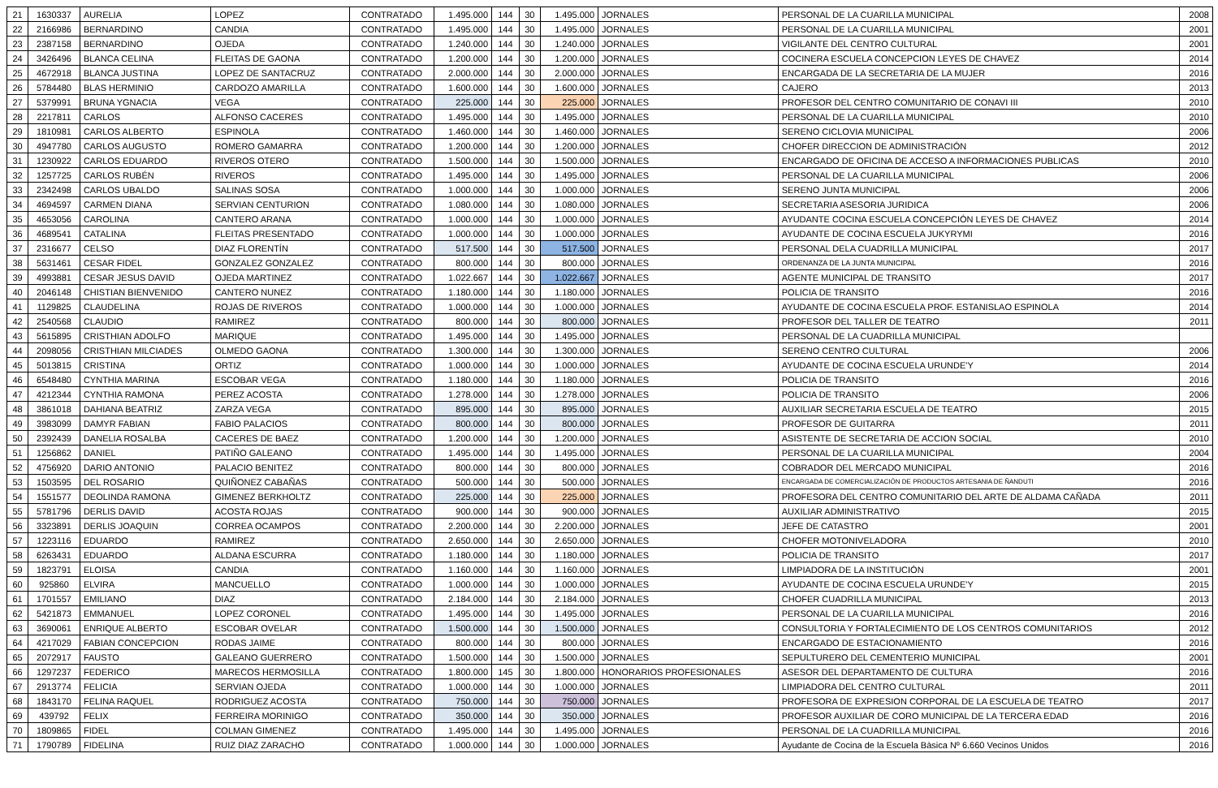| 21 | 1630337 | AURELIA | LOPEZ | CONTRATADO | 1.495.000 | 144 | 30 | 1.495.000 | JORNALES | PERSONAL DE LA CUARILLA MUNICIPAL | 2008 |
| 22 | 2166986 | BERNARDINO | CANDIA | CONTRATADO | 1.495.000 | 144 | 30 | 1.495.000 | JORNALES | PERSONAL DE LA CUARILLA MUNICIPAL | 2001 |
| 23 | 2387158 | BERNARDINO | OJEDA | CONTRATADO | 1.240.000 | 144 | 30 | 1.240.000 | JORNALES | VIGILANTE DEL CENTRO CULTURAL | 2001 |
| 24 | 3426496 | BLANCA CELINA | FLEITAS DE GAONA | CONTRATADO | 1.200.000 | 144 | 30 | 1.200.000 | JORNALES | COCINERA ESCUELA CONCEPCION LEYES DE CHAVEZ | 2014 |
| 25 | 4672918 | BLANCA JUSTINA | LOPEZ DE SANTACRUZ | CONTRATADO | 2.000.000 | 144 | 30 | 2.000.000 | JORNALES | ENCARGADA DE LA SECRETARIA DE LA MUJER | 2016 |
| 26 | 5784480 | BLAS HERMINIO | CARDOZO AMARILLA | CONTRATADO | 1.600.000 | 144 | 30 | 1.600.000 | JORNALES | CAJERO | 2013 |
| 27 | 5379991 | BRUNA YGNACIA | VEGA | CONTRATADO | 225.000 | 144 | 30 | 225.000 | JORNALES | PROFESOR DEL CENTRO COMUNITARIO DE CONAVI III | 2010 |
| 28 | 2217811 | CARLOS | ALFONSO CACERES | CONTRATADO | 1.495.000 | 144 | 30 | 1.495.000 | JORNALES | PERSONAL DE LA CUARILLA MUNICIPAL | 2010 |
| 29 | 1810981 | CARLOS ALBERTO | ESPINOLA | CONTRATADO | 1.460.000 | 144 | 30 | 1.460.000 | JORNALES | SERENO CICLOVIA MUNICIPAL | 2006 |
| 30 | 4947780 | CARLOS AUGUSTO | ROMERO GAMARRA | CONTRATADO | 1.200.000 | 144 | 30 | 1.200.000 | JORNALES | CHOFER DIRECCION DE ADMINISTRACIÓN | 2012 |
| 31 | 1230922 | CARLOS EDUARDO | RIVEROS OTERO | CONTRATADO | 1.500.000 | 144 | 30 | 1.500.000 | JORNALES | ENCARGADO DE OFICINA DE ACCESO A INFORMACIONES PUBLICAS | 2010 |
| 32 | 1257725 | CARLOS RUBÉN | RIVEROS | CONTRATADO | 1.495.000 | 144 | 30 | 1.495.000 | JORNALES | PERSONAL DE LA CUARILLA MUNICIPAL | 2006 |
| 33 | 2342498 | CARLOS UBALDO | SALINAS SOSA | CONTRATADO | 1.000.000 | 144 | 30 | 1.000.000 | JORNALES | SERENO JUNTA MUNICIPAL | 2006 |
| 34 | 4694597 | CARMEN DIANA | SERVIAN CENTURION | CONTRATADO | 1.080.000 | 144 | 30 | 1.080.000 | JORNALES | SECRETARIA ASESORIA JURIDICA | 2006 |
| 35 | 4653056 | CAROLINA | CANTERO ARANA | CONTRATADO | 1.000.000 | 144 | 30 | 1.000.000 | JORNALES | AYUDANTE COCINA ESCUELA CONCEPCIÓN LEYES DE CHAVEZ | 2014 |
| 36 | 4689541 | CATALINA | FLEITAS PRESENTADO | CONTRATADO | 1.000.000 | 144 | 30 | 1.000.000 | JORNALES | AYUDANTE DE COCINA ESCUELA JUKYRYMI | 2016 |
| 37 | 2316677 | CELSO | DIAZ FLORENTÍN | CONTRATADO | 517.500 | 144 | 30 | 517.500 | JORNALES | PERSONAL DELA CUADRILLA MUNICIPAL | 2017 |
| 38 | 5631461 | CESAR FIDEL | GONZALEZ GONZALEZ | CONTRATADO | 800.000 | 144 | 30 | 800.000 | JORNALES | ORDENANZA DE LA JUNTA MUNICIPAL | 2016 |
| 39 | 4993881 | CESAR JESUS DAVID | OJEDA MARTINEZ | CONTRATADO | 1.022.667 | 144 | 30 | 1.022.667 | JORNALES | AGENTE MUNICIPAL DE TRANSITO | 2017 |
| 40 | 2046148 | CHISTIAN BIENVENIDO | CANTERO NUNEZ | CONTRATADO | 1.180.000 | 144 | 30 | 1.180.000 | JORNALES | POLICIA DE TRANSITO | 2016 |
| 41 | 1129825 | CLAUDELINA | ROJAS DE RIVEROS | CONTRATADO | 1.000.000 | 144 | 30 | 1.000.000 | JORNALES | AYUDANTE DE COCINA ESCUELA PROF. ESTANISLAO ESPINOLA | 2014 |
| 42 | 2540568 | CLAUDIO | RAMIREZ | CONTRATADO | 800.000 | 144 | 30 | 800.000 | JORNALES | PROFESOR DEL TALLER DE TEATRO | 2011 |
| 43 | 5615895 | CRISTHIAN ADOLFO | MARIQUE | CONTRATADO | 1.495.000 | 144 | 30 | 1.495.000 | JORNALES | PERSONAL DE LA CUADRILLA MUNICIPAL | |
| 44 | 2098056 | CRISTHIAN MILCIADES | OLMEDO GAONA | CONTRATADO | 1.300.000 | 144 | 30 | 1.300.000 | JORNALES | SERENO CENTRO CULTURAL | 2006 |
| 45 | 5013815 | CRISTINA | ORTIZ | CONTRATADO | 1.000.000 | 144 | 30 | 1.000.000 | JORNALES | AYUDANTE DE COCINA ESCUELA URUNDE'Y | 2014 |
| 46 | 6548480 | CYNTHIA MARINA | ESCOBAR VEGA | CONTRATADO | 1.180.000 | 144 | 30 | 1.180.000 | JORNALES | POLICIA DE TRANSITO | 2016 |
| 47 | 4212344 | CYNTHIA RAMONA | PEREZ ACOSTA | CONTRATADO | 1.278.000 | 144 | 30 | 1.278.000 | JORNALES | POLICIA DE TRANSITO | 2006 |
| 48 | 3861018 | DAHIANA BEATRIZ | ZARZA VEGA | CONTRATADO | 895.000 | 144 | 30 | 895.000 | JORNALES | AUXILIAR SECRETARIA ESCUELA DE TEATRO | 2015 |
| 49 | 3983099 | DAMYR FABIAN | FABIO PALACIOS | CONTRATADO | 800.000 | 144 | 30 | 800.000 | JORNALES | PROFESOR DE GUITARRA | 2011 |
| 50 | 2392439 | DANELIA ROSALBA | CACERES DE BAEZ | CONTRATADO | 1.200.000 | 144 | 30 | 1.200.000 | JORNALES | ASISTENTE DE SECRETARIA DE ACCION SOCIAL | 2010 |
| 51 | 1256862 | DANIEL | PATIÑO GALEANO | CONTRATADO | 1.495.000 | 144 | 30 | 1.495.000 | JORNALES | PERSONAL DE LA CUARILLA MUNICIPAL | 2004 |
| 52 | 4756920 | DARIO ANTONIO | PALACIO BENITEZ | CONTRATADO | 800.000 | 144 | 30 | 800.000 | JORNALES | COBRADOR DEL MERCADO MUNICIPAL | 2016 |
| 53 | 1503595 | DEL ROSARIO | QUIÑONEZ CABAÑAS | CONTRATADO | 500.000 | 144 | 30 | 500.000 | JORNALES | ENCARGADA DE COMERCIALIZACIÓN DE PRODUCTOS ARTESANIA DE ÑANDUTI | 2016 |
| 54 | 1551577 | DEOLINDA RAMONA | GIMENEZ BERKHOLTZ | CONTRATADO | 225.000 | 144 | 30 | 225.000 | JORNALES | PROFESORA DEL CENTRO COMUNITARIO DEL ARTE DE ALDAMA CAÑADA | 2011 |
| 55 | 5781796 | DERLIS DAVID | ACOSTA ROJAS | CONTRATADO | 900.000 | 144 | 30 | 900.000 | JORNALES | AUXILIAR ADMINISTRATIVO | 2015 |
| 56 | 3323891 | DERLIS JOAQUIN | CORREA OCAMPOS | CONTRATADO | 2.200.000 | 144 | 30 | 2.200.000 | JORNALES | JEFE DE CATASTRO | 2001 |
| 57 | 1223116 | EDUARDO | RAMIREZ | CONTRATADO | 2.650.000 | 144 | 30 | 2.650.000 | JORNALES | CHOFER MOTONIVELADORA | 2010 |
| 58 | 6263431 | EDUARDO | ALDANA ESCURRA | CONTRATADO | 1.180.000 | 144 | 30 | 1.180.000 | JORNALES | POLICIA DE TRANSITO | 2017 |
| 59 | 1823791 | ELOISA | CANDIA | CONTRATADO | 1.160.000 | 144 | 30 | 1.160.000 | JORNALES | LIMPIADORA DE LA INSTITUCIÓN | 2001 |
| 60 | 925860 | ELVIRA | MANCUELLO | CONTRATADO | 1.000.000 | 144 | 30 | 1.000.000 | JORNALES | AYUDANTE DE COCINA ESCUELA URUNDE'Y | 2015 |
| 61 | 1701557 | EMILIANO | DIAZ | CONTRATADO | 2.184.000 | 144 | 30 | 2.184.000 | JORNALES | CHOFER CUADRILLA MUNICIPAL | 2013 |
| 62 | 5421873 | EMMANUEL | LOPEZ CORONEL | CONTRATADO | 1.495.000 | 144 | 30 | 1.495.000 | JORNALES | PERSONAL DE LA CUARILLA MUNICIPAL | 2016 |
| 63 | 3690061 | ENRIQUE ALBERTO | ESCOBAR OVELAR | CONTRATADO | 1.500.000 | 144 | 30 | 1.500.000 | JORNALES | CONSULTORIA Y FORTALECIMIENTO DE LOS CENTROS COMUNITARIOS | 2012 |
| 64 | 4217029 | FABIAN CONCEPCION | RODAS JAIME | CONTRATADO | 800.000 | 144 | 30 | 800.000 | JORNALES | ENCARGADO DE ESTACIONAMIENTO | 2016 |
| 65 | 2072917 | FAUSTO | GALEANO GUERRERO | CONTRATADO | 1.500.000 | 144 | 30 | 1.500.000 | JORNALES | SEPULTURERO DEL CEMENTERIO MUNICIPAL | 2001 |
| 66 | 1297237 | FEDERICO | MARECOS HERMOSILLA | CONTRATADO | 1.800.000 | 145 | 30 | 1.800.000 | HONORARIOS PROFESIONALES | ASESOR DEL DEPARTAMENTO DE CULTURA | 2016 |
| 67 | 2913774 | FELICIA | SERVIAN OJEDA | CONTRATADO | 1.000.000 | 144 | 30 | 1.000.000 | JORNALES | LIMPIADORA DEL CENTRO CULTURAL | 2011 |
| 68 | 1843170 | FELINA RAQUEL | RODRIGUEZ ACOSTA | CONTRATADO | 750.000 | 144 | 30 | 750.000 | JORNALES | PROFESORA DE EXPRESION CORPORAL DE LA ESCUELA DE TEATRO | 2017 |
| 69 | 439792 | FELIX | FERREIRA MORINIGO | CONTRATADO | 350.000 | 144 | 30 | 350.000 | JORNALES | PROFESOR AUXILIAR DE CORO MUNICIPAL DE LA TERCERA EDAD | 2016 |
| 70 | 1809865 | FIDEL | COLMAN GIMENEZ | CONTRATADO | 1.495.000 | 144 | 30 | 1.495.000 | JORNALES | PERSONAL DE LA CUADRILLA MUNICIPAL | 2016 |
| 71 | 1790789 | FIDELINA | RUIZ DIAZ ZARACHO | CONTRATADO | 1.000.000 | 144 | 30 | 1.000.000 | JORNALES | Ayudante de Cocina de la Escuela Bàsica Nº 6.660 Vecinos Unidos | 2016 |